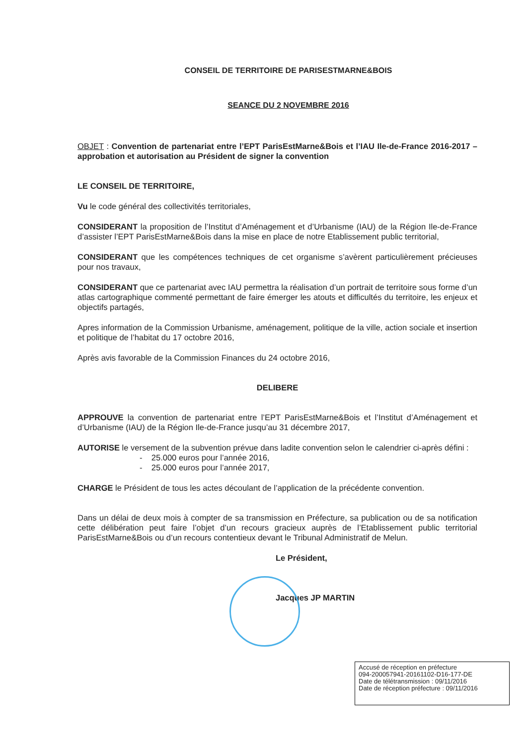CONSEIL DE TERRITOIRE DE PARISESTMARNE&BOIS
SEANCE DU 2 NOVEMBRE 2016
OBJET : Convention de partenariat entre l’EPT ParisEstMarne&Bois et l’IAU Ile-de-France 2016-2017 – approbation et autorisation au Président de signer la convention
LE CONSEIL DE TERRITOIRE,
Vu le code général des collectivités territoriales,
CONSIDERANT la proposition de l’Institut d’Aménagement et d’Urbanisme (IAU) de la Région Ile-de-France d’assister l’EPT ParisEstMarne&Bois dans la mise en place de notre Etablissement public territorial,
CONSIDERANT que les compétences techniques de cet organisme s’avèrent particulièrement précieuses pour nos travaux,
CONSIDERANT que ce partenariat avec IAU permettra la réalisation d’un portrait de territoire sous forme d’un atlas cartographique commenté permettant de faire émerger les atouts et difficultés du territoire, les enjeux et objectifs partagés,
Apres information de la Commission Urbanisme, aménagement, politique de la ville, action sociale et insertion et politique de l’habitat du 17 octobre 2016,
Après avis favorable de la Commission Finances du 24 octobre 2016,
DELIBERE
APPROUVE la convention de partenariat entre l’EPT ParisEstMarne&Bois et l’Institut d’Aménagement et d’Urbanisme (IAU) de la Région Ile-de-France jusqu’au 31 décembre 2017,
AUTORISE le versement de la subvention prévue dans ladite convention selon le calendrier ci-après défini :
- 25.000 euros pour l’année 2016,
- 25.000 euros pour l’année 2017,
CHARGE le Président de tous les actes découlant de l’application de la précédente convention.
Dans un délai de deux mois à compter de sa transmission en Préfecture, sa publication ou de sa notification cette délibération peut faire l’objet d’un recours gracieux auprès de l’Etablissement public territorial ParisEstMarne&Bois ou d’un recours contentieux devant le Tribunal Administratif de Melun.
Le Président,
Jacques JP MARTIN
Accusé de réception en préfecture
094-200057941-20161102-D16-177-DE
Date de télétransmission : 09/11/2016
Date de réception préfecture : 09/11/2016